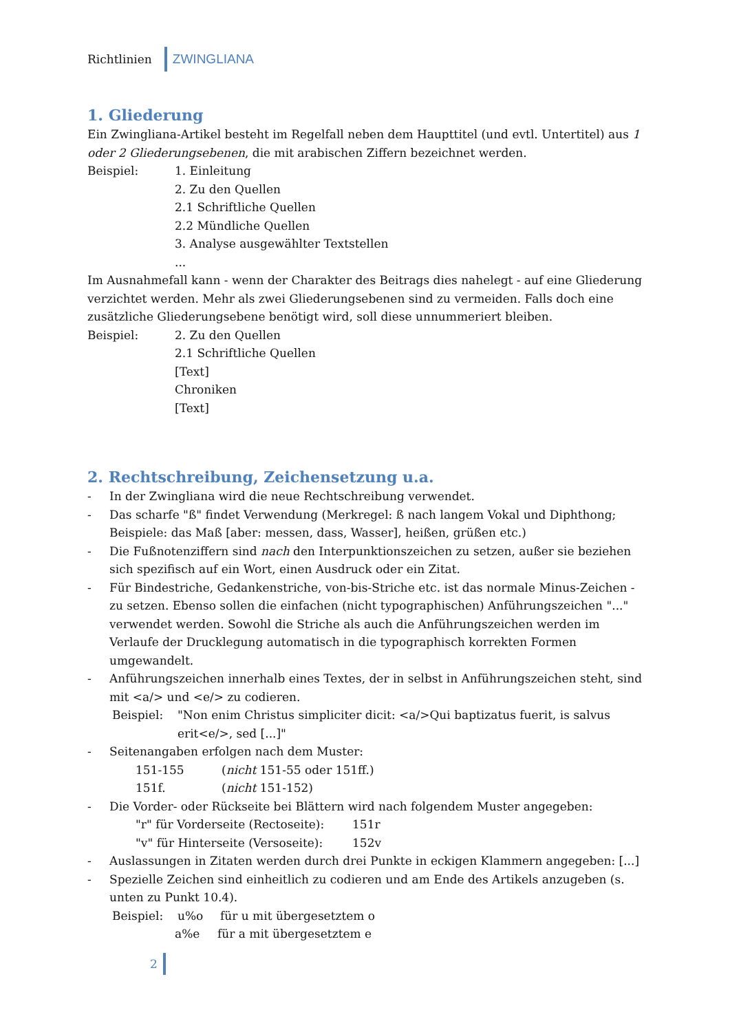Richtlinien ZWINGLIANA
1. Gliederung
Ein Zwingliana-Artikel besteht im Regelfall neben dem Haupttitel (und evtl. Untertitel) aus 1 oder 2 Gliederungsebenen, die mit arabischen Ziffern bezeichnet werden.
Beispiel: 1. Einleitung
2. Zu den Quellen
2.1 Schriftliche Quellen
2.2 Mündliche Quellen
3. Analyse ausgewählter Textstellen
...
Im Ausnahmefall kann - wenn der Charakter des Beitrags dies nahelegt - auf eine Gliederung verzichtet werden. Mehr als zwei Gliederungsebenen sind zu vermeiden. Falls doch eine zusätzliche Gliederungsebene benötigt wird, soll diese unnummeriert bleiben.
Beispiel: 2. Zu den Quellen
2.1 Schriftliche Quellen
[Text]
Chroniken
[Text]
2. Rechtschreibung, Zeichensetzung u.a.
- In der Zwingliana wird die neue Rechtschreibung verwendet.
- Das scharfe "ß" findet Verwendung (Merkregel: ß nach langem Vokal und Diphthong; Beispiele: das Maß [aber: messen, dass, Wasser], heißen, grüßen etc.)
- Die Fußnotenziffern sind nach den Interpunktionszeichen zu setzen, außer sie beziehen sich spezifisch auf ein Wort, einen Ausdruck oder ein Zitat.
- Für Bindestriche, Gedankenstriche, von-bis-Striche etc. ist das normale Minus-Zeichen - zu setzen. Ebenso sollen die einfachen (nicht typographischen) Anführungszeichen "..." verwendet werden. Sowohl die Striche als auch die Anführungszeichen werden im Verlaufe der Drucklegung automatisch in die typographisch korrekten Formen umgewandelt.
- Anführungszeichen innerhalb eines Textes, der in selbst in Anführungszeichen steht, sind mit <a/> und <e/> zu codieren.
Beispiel: "Non enim Christus simpliciter dicit: <a/>Qui baptizatus fuerit, is salvus erit<e/>, sed [...]"
- Seitenangaben erfolgen nach dem Muster:
151-155 (nicht 151-55 oder 151ff.)
151f. (nicht 151-152)
- Die Vorder- oder Rückseite bei Blättern wird nach folgendem Muster angegeben:
"r" für Vorderseite (Rectoseite): 151r
"v" für Hinterseite (Versoseite): 152v
- Auslassungen in Zitaten werden durch drei Punkte in eckigen Klammern angegeben: [...]
- Spezielle Zeichen sind einheitlich zu codieren und am Ende des Artikels anzugeben (s. unten zu Punkt 10.4).
Beispiel: u%o für u mit übergesetztem o
a%e für a mit übergesetztem e
2